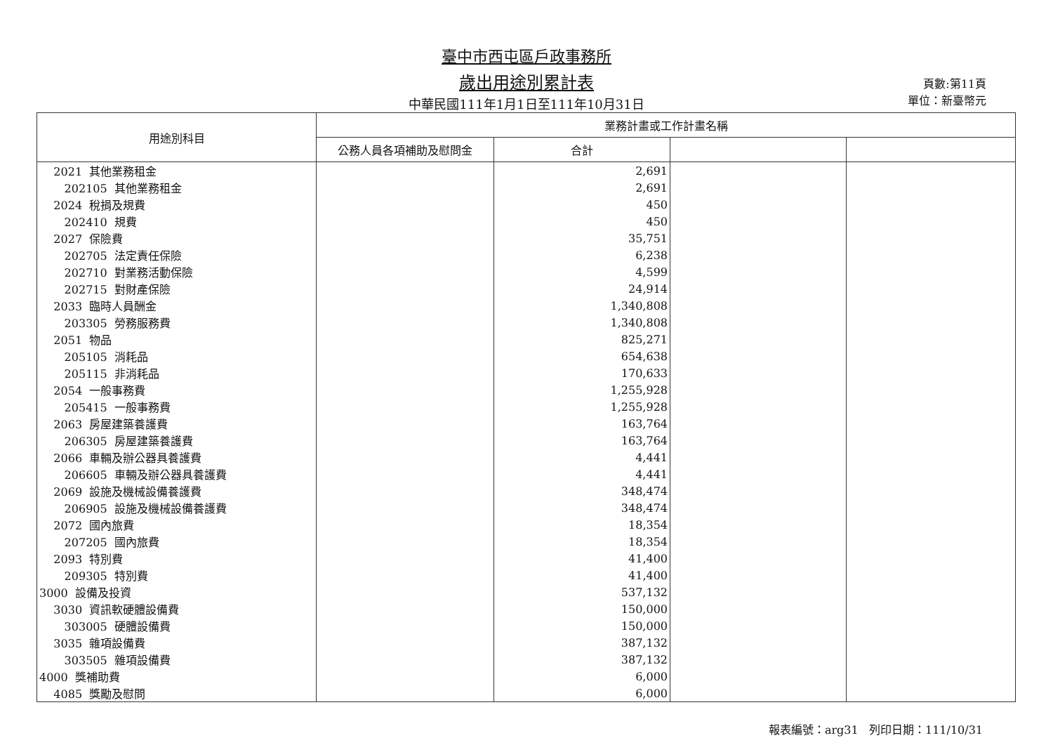臺中市西屯區戶政事務所
歲出用途別累計表
中華民國111年1月1日至111年10月31日
頁數:第11頁
單位：新臺幣元
| 用途別科目 | 業務計畫或工作計畫名稱 | | | |
| --- | --- | --- | --- | --- |
| | 公務人員各項補助及慰問金 | 合計 | | |
| 2021 其他業務租金 | | 2,691 | | |
| 202105 其他業務租金 | | 2,691 | | |
| 2024 稅捐及規費 | | 450 | | |
| 202410 規費 | | 450 | | |
| 2027 保險費 | | 35,751 | | |
| 202705 法定責任保險 | | 6,238 | | |
| 202710 對業務活動保險 | | 4,599 | | |
| 202715 對財產保險 | | 24,914 | | |
| 2033 臨時人員酬金 | | 1,340,808 | | |
| 203305 勞務服務費 | | 1,340,808 | | |
| 2051 物品 | | 825,271 | | |
| 205105 消耗品 | | 654,638 | | |
| 205115 非消耗品 | | 170,633 | | |
| 2054 一般事務費 | | 1,255,928 | | |
| 205415 一般事務費 | | 1,255,928 | | |
| 2063 房屋建築養護費 | | 163,764 | | |
| 206305 房屋建築養護費 | | 163,764 | | |
| 2066 車輛及辦公器具養護費 | | 4,441 | | |
| 206605 車輛及辦公器具養護費 | | 4,441 | | |
| 2069 設施及機械設備養護費 | | 348,474 | | |
| 206905 設施及機械設備養護費 | | 348,474 | | |
| 2072 國內旅費 | | 18,354 | | |
| 207205 國內旅費 | | 18,354 | | |
| 2093 特別費 | | 41,400 | | |
| 209305 特別費 | | 41,400 | | |
| 3000 設備及投資 | | 537,132 | | |
| 3030 資訊軟硬體設備費 | | 150,000 | | |
| 303005 硬體設備費 | | 150,000 | | |
| 3035 雜項設備費 | | 387,132 | | |
| 303505 雜項設備費 | | 387,132 | | |
| 4000 獎補助費 | | 6,000 | | |
| 4085 獎勵及慰問 | | 6,000 | | |
報表編號：arg31 列印日期：111/10/31